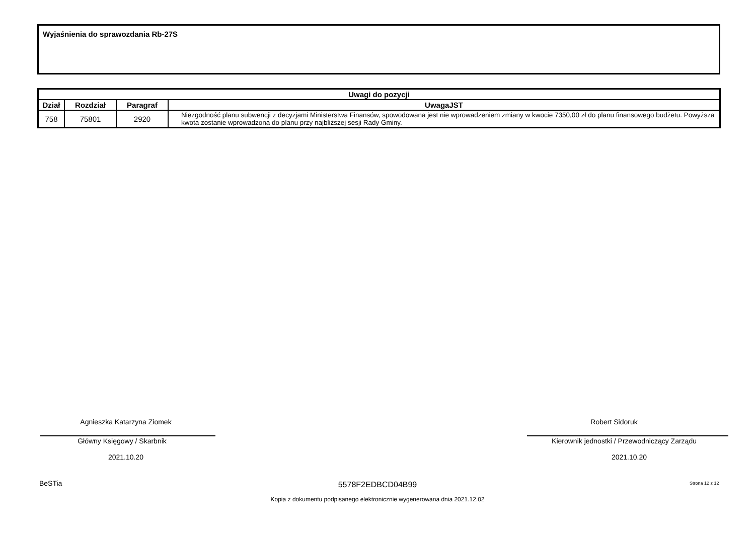Wyjaśnienia do sprawozdania Rb-27S
| Uwagi do pozycji | | | |
| --- | --- | --- | --- |
| Dział | Rozdział | Paragraf | UwagaJST |
| 758 | 75801 | 2920 | Niezgodność planu subwencji z decyzjami Ministerstwa Finansów, spowodowana jest nie wprowadzeniem zmiany w kwocie 7350,00 zł do planu finansowego budżetu. Powyższa kwota zostanie wprowadzona do planu przy najbliższej sesji Rady Gminy. |
Agnieszka Katarzyna Ziomek
Główny Księgowy / Skarbnik
2021.10.20
Robert Sidoruk
Kierownik jednostki / Przewodniczący Zarządu
2021.10.20
BeSTia 5578F2EDBCD04B99 Strona 12 z 12
Kopia z dokumentu podpisanego elektronicznie wygenerowana dnia 2021.12.02